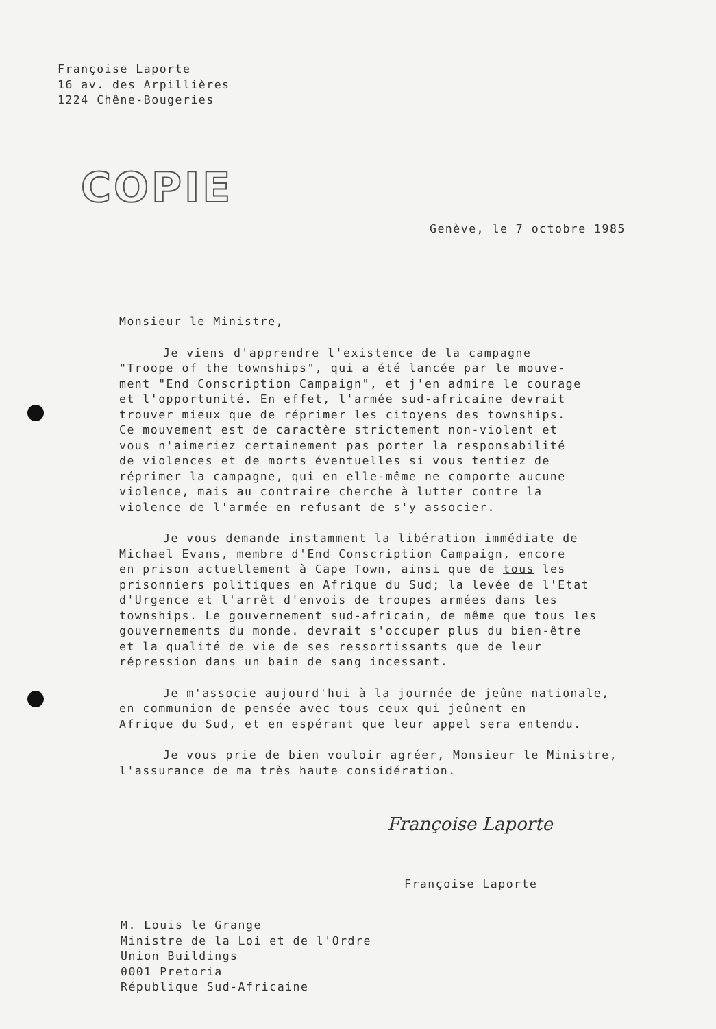Françoise Laporte
16 av. des Arpillières
1224 Chêne-Bougeries
COPIE
Genève, le 7 octobre 1985
Monsieur le Ministre,
Je viens d'apprendre l'existence de la campagne
"Troope of the townships", qui a été lancée par le mouve-
ment "End Conscription Campaign", et j'en admire le courage
et l'opportunité. En effet, l'armée sud-africaine devrait
trouver mieux que de réprimer les citoyens des townships.
Ce mouvement est de caractère strictement non-violent et
vous n'aimeriez certainement pas porter la responsabilité
de violences et de morts éventuelles si vous tentiez de
réprimer la campagne, qui en elle-même ne comporte aucune
violence, mais au contraire cherche à lutter contre la
violence de l'armée en refusant de s'y associer.
Je vous demande instamment la libération immédiate de
Michael Evans, membre d'End Conscription Campaign, encore
en prison actuellement à Cape Town, ainsi que de tous les
prisonniers politiques en Afrique du Sud; la levée de l'Etat
d'Urgence et l'arrêt d'envois de troupes armées dans les
townships. Le gouvernement sud-africain, de même que tous les
gouvernements du monde. devrait s'occuper plus du bien-être
et la qualité de vie de ses ressortissants que de leur
répression dans un bain de sang incessant.
Je m'associe aujourd'hui à la journée de jeûne nationale,
en communion de pensée avec tous ceux qui jeûnent en
Afrique du Sud, et en espérant que leur appel sera entendu.
Je vous prie de bien vouloir agréer, Monsieur le Ministre,
l'assurance de ma très haute considération.
Françoise Laporte
Françoise Laporte
M. Louis le Grange
Ministre de la Loi et de l'Ordre
Union Buildings
0001 Pretoria
République Sud-Africaine